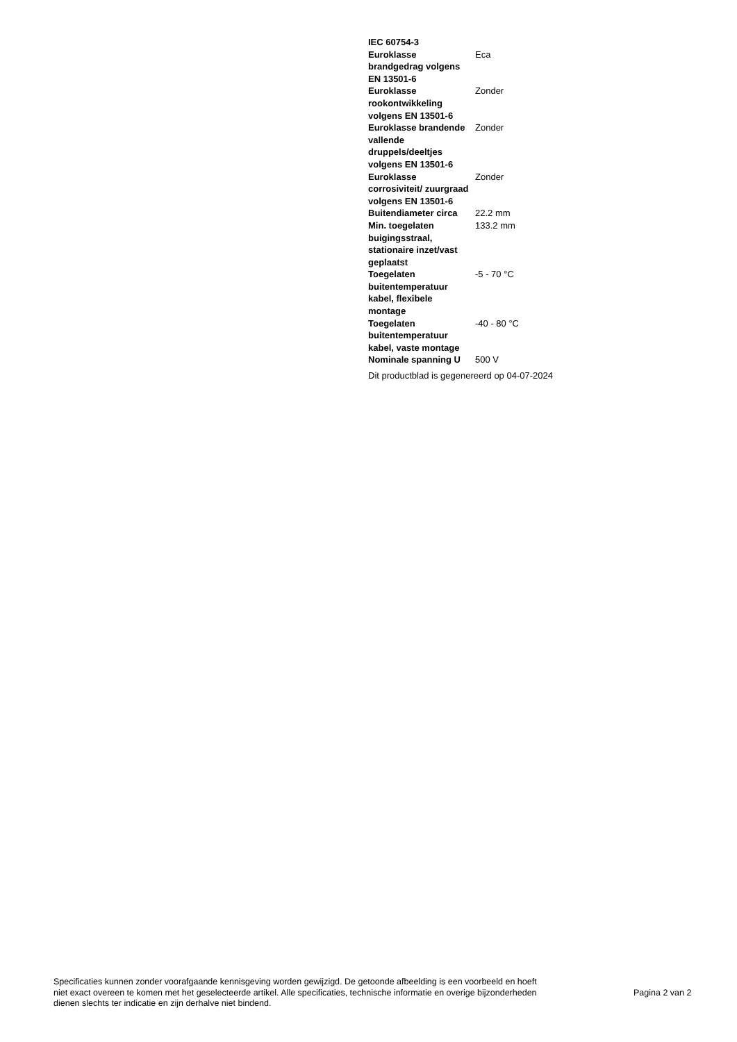| IEC 60754-3 | |
| Euroklasse brandgedrag volgens EN 13501-6 | Eca |
| Euroklasse rookontwikkeling volgens EN 13501-6 | Zonder |
| Euroklasse brandende vallende druppels/deeltjes volgens EN 13501-6 | Zonder |
| Euroklasse corrosiviteit/ zuurgraad volgens EN 13501-6 | Zonder |
| Buitendiameter circa | 22.2 mm |
| Min. toegelaten buigingsstraal, stationaire inzet/vast geplaatst | 133.2 mm |
| Toegelaten buitentemperatuur kabel, flexibele montage | -5 - 70 °C |
| Toegelaten buitentemperatuur kabel, vaste montage | -40 - 80 °C |
| Nominale spanning U | 500 V |
Dit productblad is gegenereerd op 04-07-2024
Specificaties kunnen zonder voorafgaande kennisgeving worden gewijzigd. De getoonde afbeelding is een voorbeeld en hoeft niet exact overeen te komen met het geselecteerde artikel. Alle specificaties, technische informatie en overige bijzonderheden dienen slechts ter indicatie en zijn derhalve niet bindend.
Pagina 2 van 2